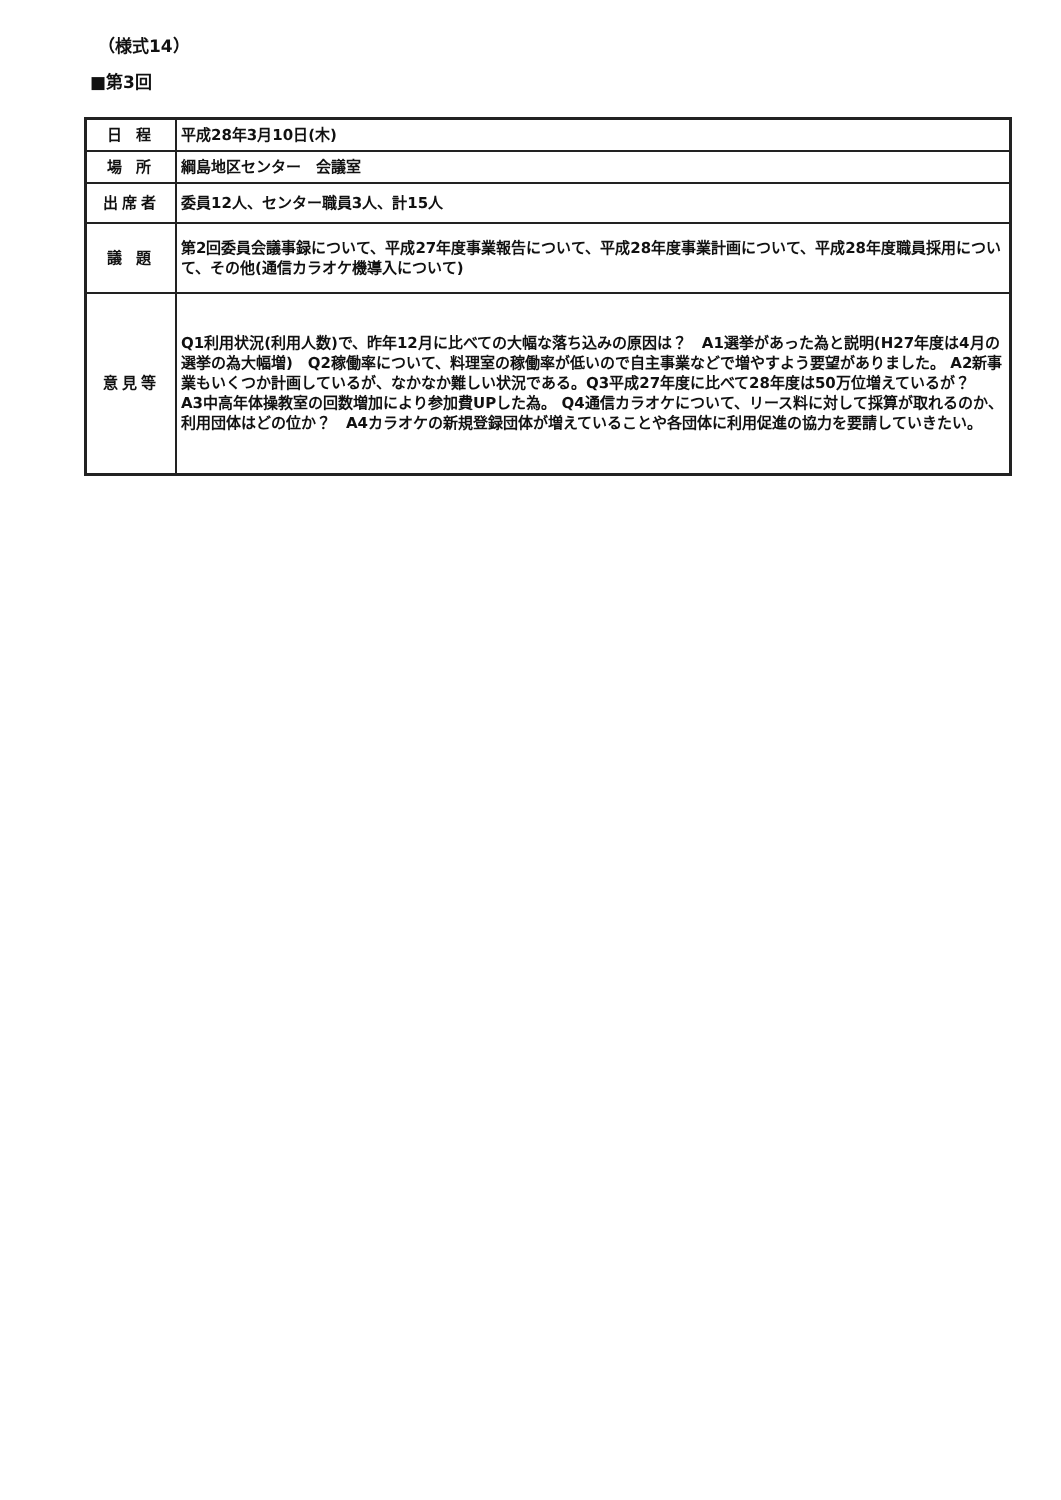（様式14）
■第3回
| 日 程 | 平成28年3月10日(木) |
| 場 所 | 綱島地区センター 会議室 |
| 出席者 | 委員12人、センター職員3人、計15人 |
| 議 題 | 第2回委員会議事録について、平成27年度事業報告について、平成28年度事業計画について、平成28年度職員採用について、その他(通信カラオケ機導入について) |
| 意見等 | Q1利用状況(利用人数)で、昨年12月に比べての大幅な落ち込みの原因は？ A1選挙があった為と説明(H27年度は4月の選挙の為大幅増) Q2稼働率について、料理室の稼働率が低いので自主事業などで増やすよう要望がありました。 A2新事業もいくつか計画しているが、なかなか難しい状況である。Q3平成27年度に比べて28年度は50万位増えているが？ A3中高年体操教室の回数増加により参加費UPした為。 Q4通信カラオケについて、リース料に対して採算が取れるのか、利用団体はどの位か？ A4カラオケの新規登録団体が増えていることや各団体に利用促進の協力を要請していきたい。 |